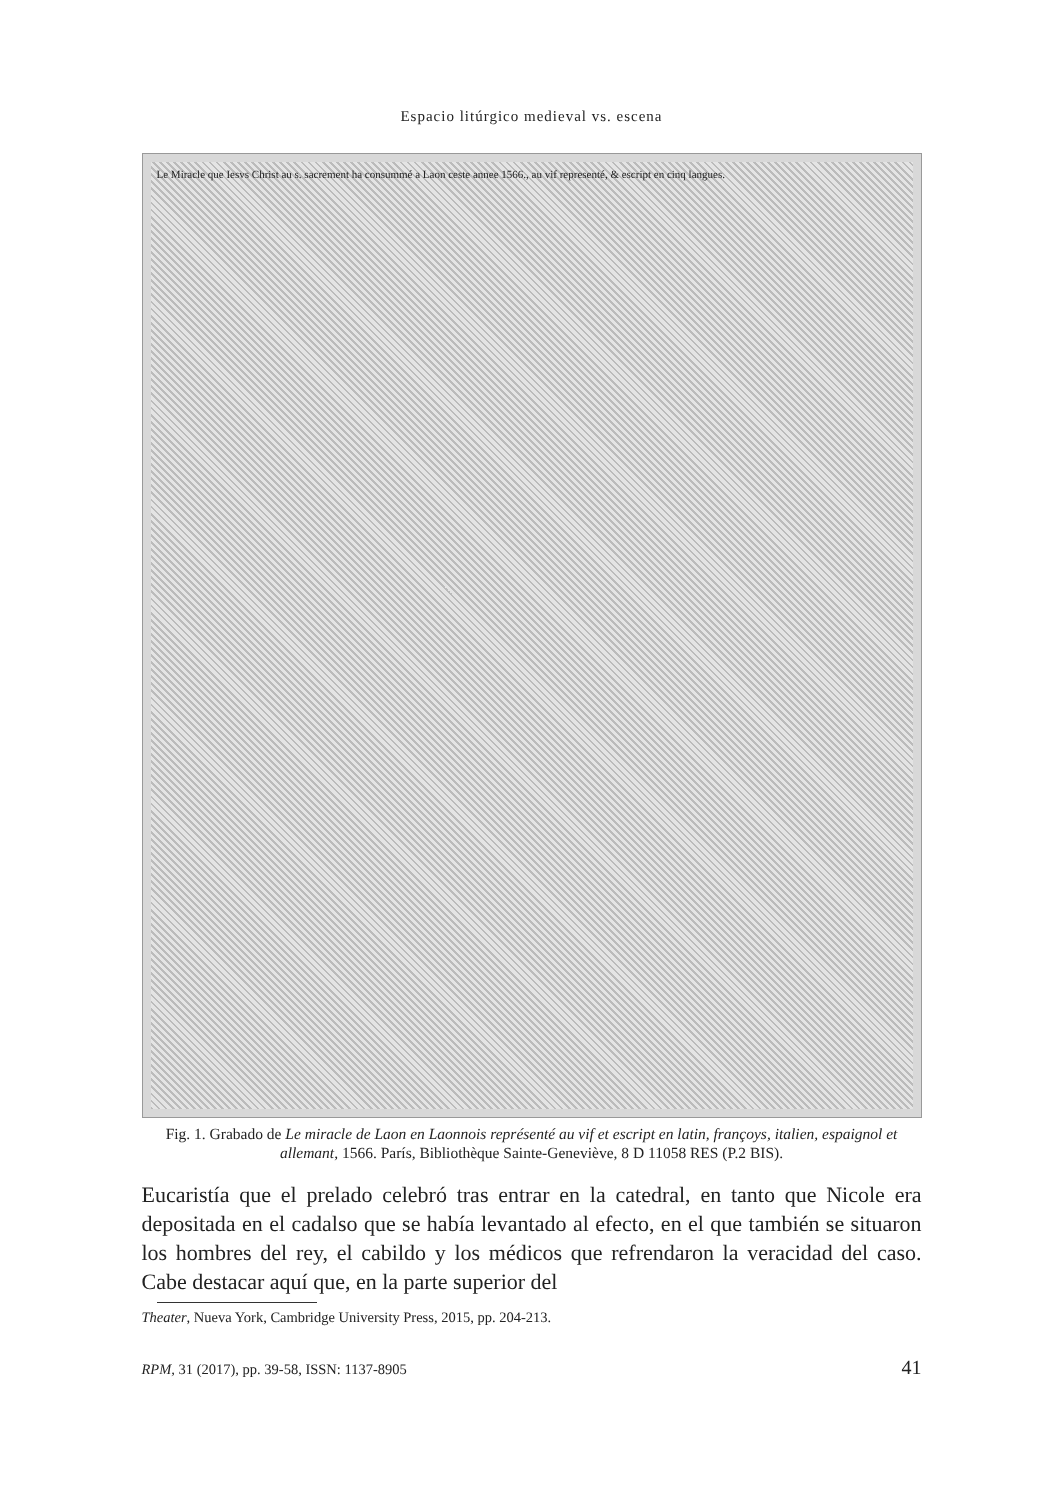Espacio litúrgico medieval vs. escena
Le Miracle que Iesvs Christ au s. sacrement ha consummé a Laon ceste annee 1566., au vif representé, & escript en cinq langues.
Fig. 1. Grabado de Le miracle de Laon en Laonnois représenté au vif et escript en latin, françoys, italien, espaignol et allemant, 1566. París, Bibliothèque Sainte-Geneviève, 8 D 11058 RES (P.2 BIS).
Eucaristía que el prelado celebró tras entrar en la catedral, en tanto que Nicole era depositada en el cadalso que se había levantado al efecto, en el que también se situaron los hombres del rey, el cabildo y los médicos que refrendaron la veracidad del caso. Cabe destacar aquí que, en la parte superior del
Theater, Nueva York, Cambridge University Press, 2015, pp. 204-213.
RPM, 31 (2017), pp. 39-58, ISSN: 1137-8905 41